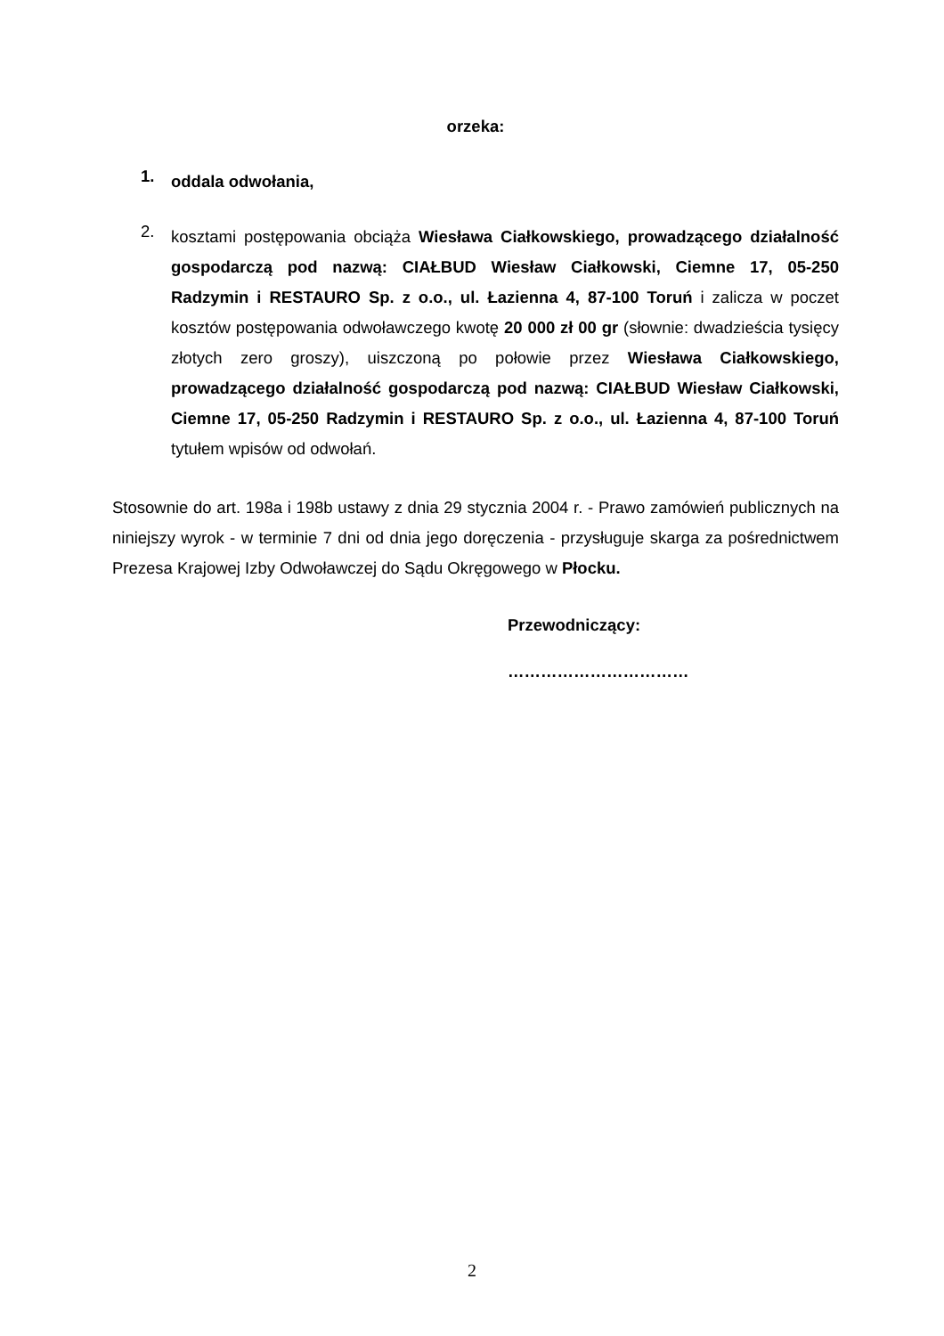orzeka:
1.
oddala odwołania,
2.
kosztami postępowania obciąża Wiesława Ciałkowskiego, prowadzącego działalność gospodarczą pod nazwą: CIAŁBUD Wiesław Ciałkowski, Ciemne 17, 05-250 Radzymin i RESTAURO Sp. z o.o., ul. Łazienna 4, 87-100 Toruń i zalicza w poczet kosztów postępowania odwoławczego kwotę 20 000 zł 00 gr (słownie: dwadzieścia tysięcy złotych zero groszy), uiszczoną po połowie przez Wiesława Ciałkowskiego, prowadzącego działalność gospodarczą pod nazwą: CIAŁBUD Wiesław Ciałkowski, Ciemne 17, 05-250 Radzymin i RESTAURO Sp. z o.o., ul. Łazienna 4, 87-100 Toruń tytułem wpisów od odwołań.
Stosownie do art. 198a i 198b ustawy z dnia 29 stycznia 2004 r. - Prawo zamówień publicznych na niniejszy wyrok - w terminie 7 dni od dnia jego doręczenia - przysługuje skarga za pośrednictwem Prezesa Krajowej Izby Odwoławczej do Sądu Okręgowego w Płocku.
Przewodniczący:
……………………………
2